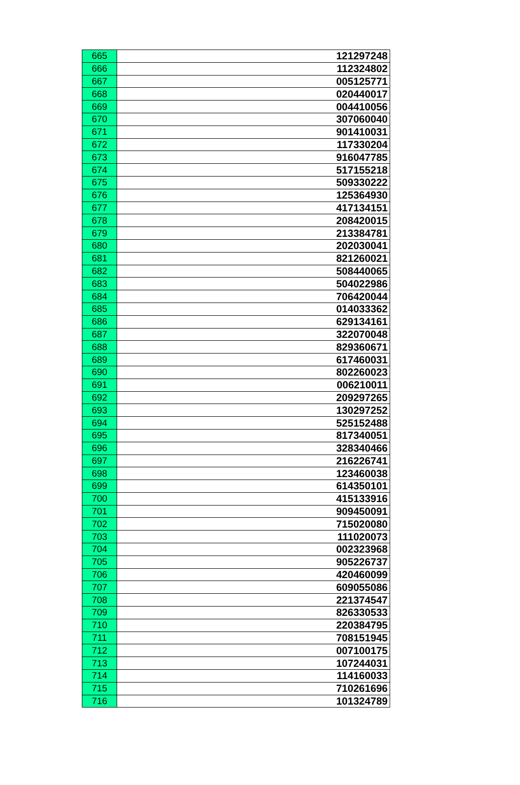| 665 | 121297248 |
| 666 | 112324802 |
| 667 | 005125771 |
| 668 | 020440017 |
| 669 | 004410056 |
| 670 | 307060040 |
| 671 | 901410031 |
| 672 | 117330204 |
| 673 | 916047785 |
| 674 | 517155218 |
| 675 | 509330222 |
| 676 | 125364930 |
| 677 | 417134151 |
| 678 | 208420015 |
| 679 | 213384781 |
| 680 | 202030041 |
| 681 | 821260021 |
| 682 | 508440065 |
| 683 | 504022986 |
| 684 | 706420044 |
| 685 | 014033362 |
| 686 | 629134161 |
| 687 | 322070048 |
| 688 | 829360671 |
| 689 | 617460031 |
| 690 | 802260023 |
| 691 | 006210011 |
| 692 | 209297265 |
| 693 | 130297252 |
| 694 | 525152488 |
| 695 | 817340051 |
| 696 | 328340466 |
| 697 | 216226741 |
| 698 | 123460038 |
| 699 | 614350101 |
| 700 | 415133916 |
| 701 | 909450091 |
| 702 | 715020080 |
| 703 | 111020073 |
| 704 | 002323968 |
| 705 | 905226737 |
| 706 | 420460099 |
| 707 | 609055086 |
| 708 | 221374547 |
| 709 | 826330533 |
| 710 | 220384795 |
| 711 | 708151945 |
| 712 | 007100175 |
| 713 | 107244031 |
| 714 | 114160033 |
| 715 | 710261696 |
| 716 | 101324789 |